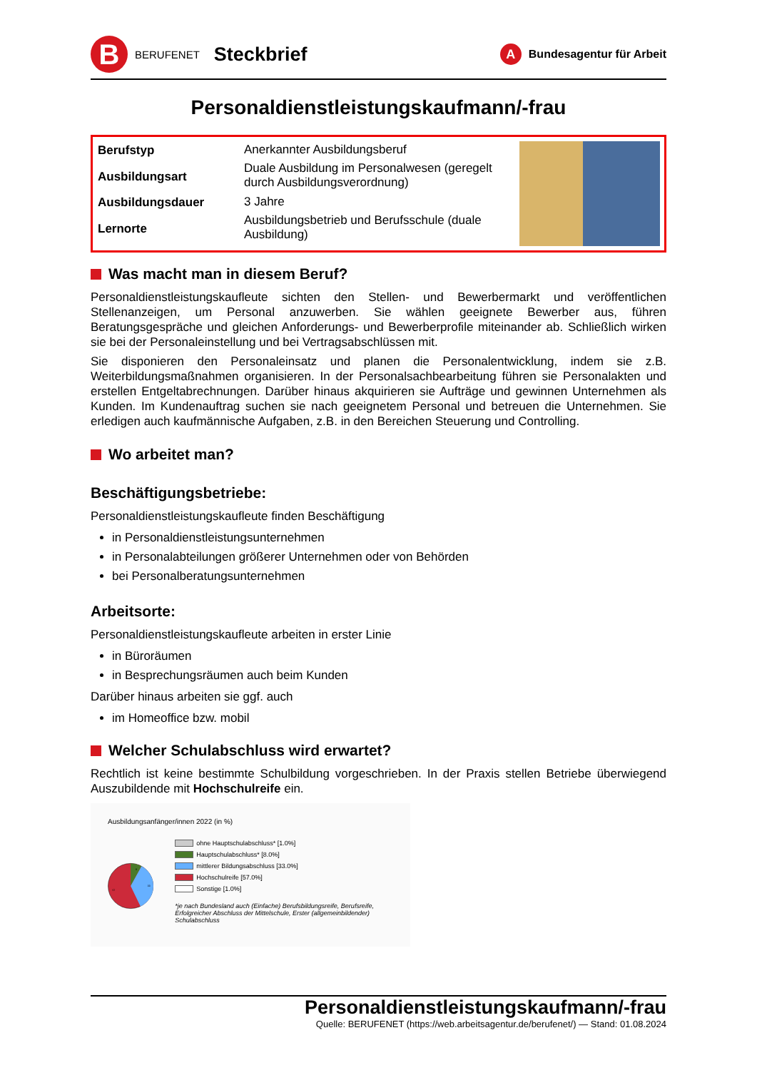B
BERUFENET Steckbrief
A
Bundesagentur für Arbeit
Personaldienstleistungskaufmann/-frau
| Berufstyp | Anerkannter Ausbildungsberuf |
| Ausbildungsart | Duale Ausbildung im Personalwesen (geregelt durch Ausbildungsverordnung) |
| Ausbildungsdauer | 3 Jahre |
| Lernorte | Ausbildungsbetrieb und Berufsschule (duale Ausbildung) |
Was macht man in diesem Beruf?
Personaldienstleistungskaufleute sichten den Stellen- und Bewerbermarkt und veröffentlichen Stellenanzeigen, um Personal anzuwerben. Sie wählen geeignete Bewerber aus, führen Beratungsgespräche und gleichen Anforderungs- und Bewerberprofile miteinander ab. Schließlich wirken sie bei der Personaleinstellung und bei Vertragsabschlüssen mit.
Sie disponieren den Personaleinsatz und planen die Personalentwicklung, indem sie z.B. Weiterbildungsmaßnahmen organisieren. In der Personalsachbearbeitung führen sie Personalakten und erstellen Entgeltabrechnungen. Darüber hinaus akquirieren sie Aufträge und gewinnen Unternehmen als Kunden. Im Kundenauftrag suchen sie nach geeignetem Personal und betreuen die Unternehmen. Sie erledigen auch kaufmännische Aufgaben, z.B. in den Bereichen Steuerung und Controlling.
Wo arbeitet man?
Beschäftigungsbetriebe:
Personaldienstleistungskaufleute finden Beschäftigung
in Personaldienstleistungsunternehmen
in Personalabteilungen größerer Unternehmen oder von Behörden
bei Personalberatungsunternehmen
Arbeitsorte:
Personaldienstleistungskaufleute arbeiten in erster Linie
in Büroräumen
in Besprechungsräumen auch beim Kunden
Darüber hinaus arbeiten sie ggf. auch
im Homeoffice bzw. mobil
Welcher Schulabschluss wird erwartet?
Rechtlich ist keine bestimmte Schulbildung vorgeschrieben. In der Praxis stellen Betriebe überwiegend Auszubildende mit Hochschulreife ein.
Ausbildungsanfänger/innen 2022 (in %)
8
33
57
ohne Hauptschulabschluss* [1.0%]
Hauptschulabschluss* [8.0%]
mittlerer Bildungsabschluss [33.0%]
Hochschulreife [57.0%]
Sonstige [1.0%]
*je nach Bundesland auch (Einfache) Berufsbildungsreife, Berufsreife, Erfolgreicher Abschluss der Mittelschule, Erster (allgemeinbildender) Schulabschluss
Personaldienstleistungskaufmann/-frau
Quelle: BERUFENET (https://web.arbeitsagentur.de/berufenet/) — Stand: 01.08.2024